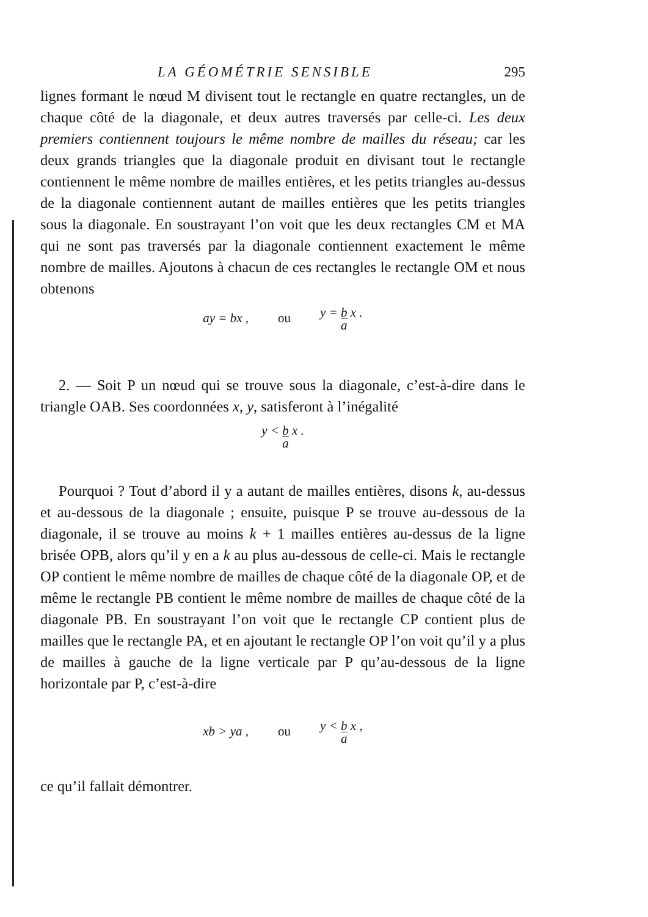LA GÉOMÉTRIE SENSIBLE 295
lignes formant le nœud M divisent tout le rectangle en quatre rectangles, un de chaque côté de la diagonale, et deux autres traversés par celle-ci. Les deux premiers contiennent toujours le même nombre de mailles du réseau; car les deux grands triangles que la diagonale produit en divisant tout le rectangle contiennent le même nombre de mailles entières, et les petits triangles au-dessus de la diagonale contiennent autant de mailles entières que les petits triangles sous la diagonale. En soustrayant l’on voit que les deux rectangles CM et MA qui ne sont pas traversés par la diagonale contiennent exactement le même nombre de mailles. Ajoutons à chacun de ces rectangles le rectangle OM et nous obtenons
ay = bx , ou y = b a x .
2. — Soit P un nœud qui se trouve sous la diagonale, c’est-à-dire dans le triangle OAB. Ses coordonnées x, y, satisferont à l’inégalité
y < b a x .
Pourquoi ? Tout d’abord il y a autant de mailles entières, disons k, au-dessus et au-dessous de la diagonale ; ensuite, puisque P se trouve au-dessous de la diagonale, il se trouve au moins k + 1 mailles entières au-dessus de la ligne brisée OPB, alors qu’il y en a k au plus au-dessous de celle-ci. Mais le rectangle OP contient le même nombre de mailles de chaque côté de la diagonale OP, et de même le rectangle PB contient le même nombre de mailles de chaque côté de la diagonale PB. En soustrayant l’on voit que le rectangle CP contient plus de mailles que le rectangle PA, et en ajoutant le rectangle OP l’on voit qu’il y a plus de mailles à gauche de la ligne verticale par P qu’au-dessous de la ligne horizontale par P, c’est-à-dire
xb > ya , ou y < b a x ,
ce qu’il fallait démontrer.